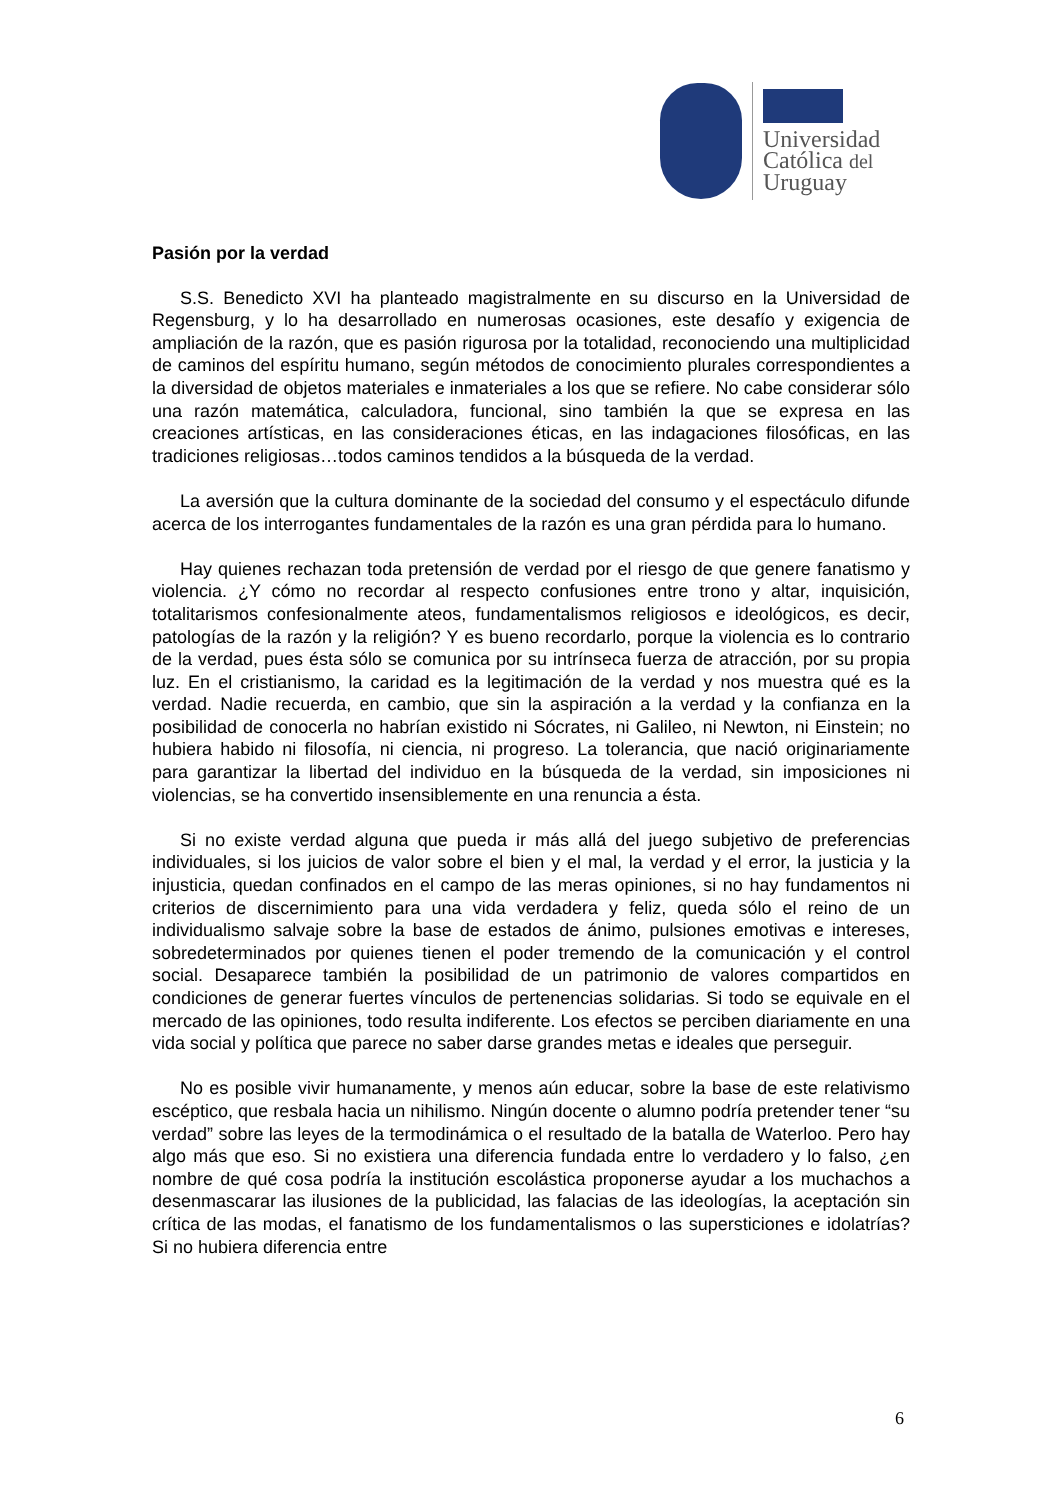Universidad
Católica del
Uruguay
Pasión por la verdad
S.S. Benedicto XVI ha planteado magistralmente en su discurso en la Universidad de Regensburg, y lo ha desarrollado en numerosas ocasiones, este desafío y exigencia de ampliación de la razón, que es pasión rigurosa por la totalidad, reconociendo una multiplicidad de caminos del espíritu humano, según métodos de conocimiento plurales correspondientes a la diversidad de objetos materiales e inmateriales a los que se refiere. No cabe considerar sólo una razón matemática, calculadora, funcional, sino también la que se expresa en las creaciones artísticas, en las consideraciones éticas, en las indagaciones filosóficas, en las tradiciones religiosas…todos caminos tendidos a la búsqueda de la verdad.
La aversión que la cultura dominante de la sociedad del consumo y el espectáculo difunde acerca de los interrogantes fundamentales de la razón es una gran pérdida para lo humano.
Hay quienes rechazan toda pretensión de verdad por el riesgo de que genere fanatismo y violencia. ¿Y cómo no recordar al respecto confusiones entre trono y altar, inquisición, totalitarismos confesionalmente ateos, fundamentalismos religiosos e ideológicos, es decir, patologías de la razón y la religión? Y es bueno recordarlo, porque la violencia es lo contrario de la verdad, pues ésta sólo se comunica por su intrínseca fuerza de atracción, por su propia luz. En el cristianismo, la caridad es la legitimación de la verdad y nos muestra qué es la verdad. Nadie recuerda, en cambio, que sin la aspiración a la verdad y la confianza en la posibilidad de conocerla no habrían existido ni Sócrates, ni Galileo, ni Newton, ni Einstein; no hubiera habido ni filosofía, ni ciencia, ni progreso. La tolerancia, que nació originariamente para garantizar la libertad del individuo en la búsqueda de la verdad, sin imposiciones ni violencias, se ha convertido insensiblemente en una renuncia a ésta.
Si no existe verdad alguna que pueda ir más allá del juego subjetivo de preferencias individuales, si los juicios de valor sobre el bien y el mal, la verdad y el error, la justicia y la injusticia, quedan confinados en el campo de las meras opiniones, si no hay fundamentos ni criterios de discernimiento para una vida verdadera y feliz, queda sólo el reino de un individualismo salvaje sobre la base de estados de ánimo, pulsiones emotivas e intereses, sobredeterminados por quienes tienen el poder tremendo de la comunicación y el control social. Desaparece también la posibilidad de un patrimonio de valores compartidos en condiciones de generar fuertes vínculos de pertenencias solidarias. Si todo se equivale en el mercado de las opiniones, todo resulta indiferente. Los efectos se perciben diariamente en una vida social y política que parece no saber darse grandes metas e ideales que perseguir.
No es posible vivir humanamente, y menos aún educar, sobre la base de este relativismo escéptico, que resbala hacia un nihilismo. Ningún docente o alumno podría pretender tener “su verdad” sobre las leyes de la termodinámica o el resultado de la batalla de Waterloo. Pero hay algo más que eso. Si no existiera una diferencia fundada entre lo verdadero y lo falso, ¿en nombre de qué cosa podría la institución escolástica proponerse ayudar a los muchachos a desenmascarar las ilusiones de la publicidad, las falacias de las ideologías, la aceptación sin crítica de las modas, el fanatismo de los fundamentalismos o las supersticiones e idolatrías? Si no hubiera diferencia entre
6